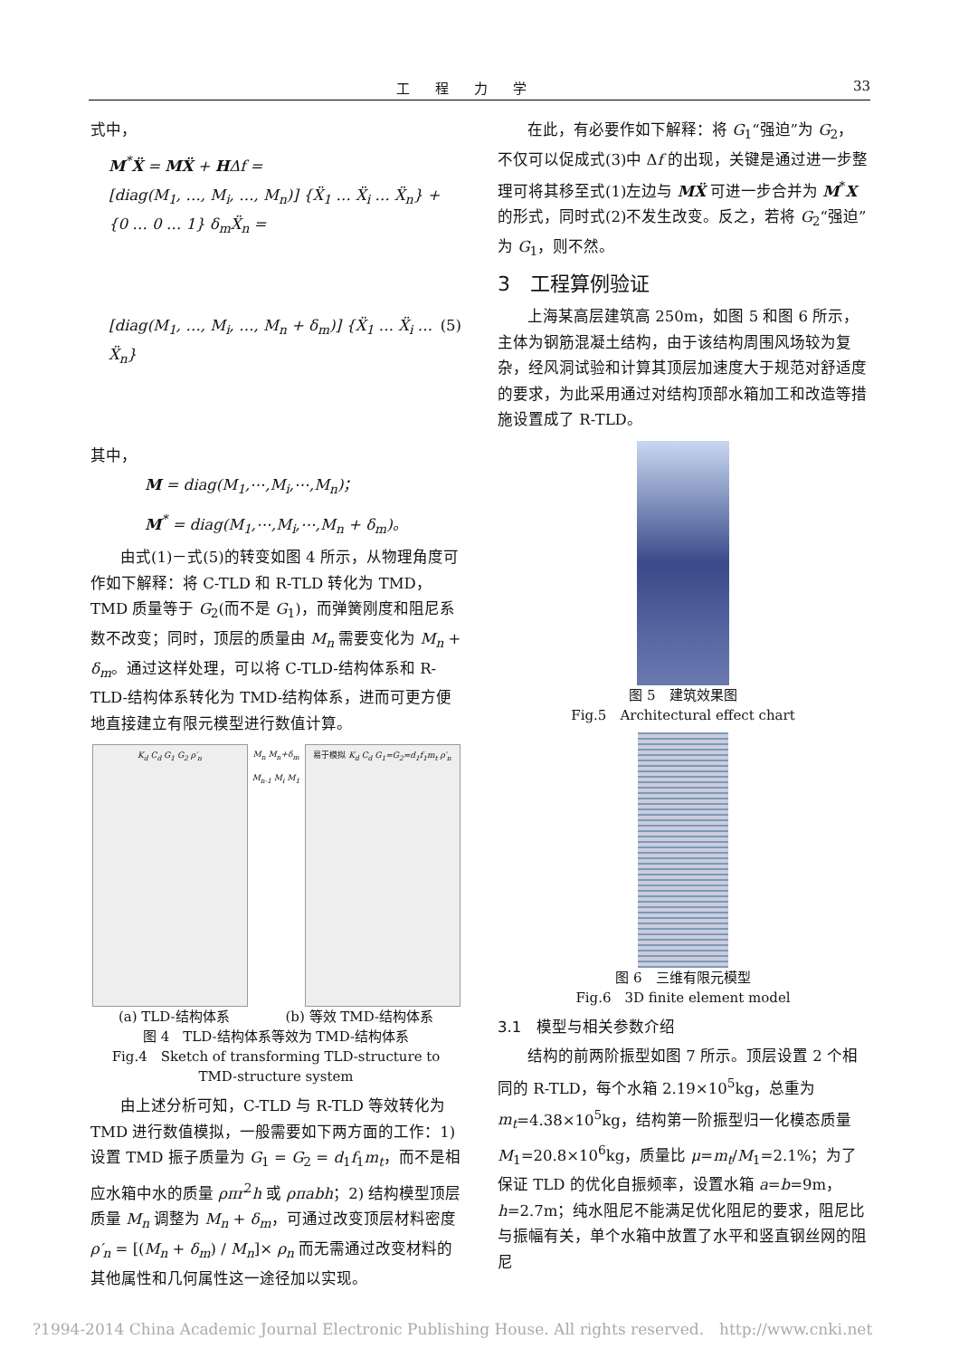工程力学 33
式中，
M<sup>*</sup>Ẍ = MẌ + HΔf =
[diag(M<sub>1</sub>, …, M<sub>i</sub>, …, M<sub>n</sub>)] {Ẍ<sub>1</sub> … Ẍ<sub>i</sub> … Ẍ<sub>n</sub>} + {0 … 0 … 1} δ<sub>m</sub>Ẍ<sub>n</sub> =
[diag(M<sub>1</sub>, …, M<sub>i</sub>, …, M<sub>n</sub> + δ<sub>m</sub>)] {Ẍ<sub>1</sub> … Ẍ<sub>i</sub> … Ẍ<sub>n</sub>} (5)
其中，
M = diag(M<sub>1</sub>,⋯,M<sub>i</sub>,⋯,M<sub>n</sub>)；
M<sup>*</sup> = diag(M<sub>1</sub>,⋯,M<sub>i</sub>,⋯,M<sub>n</sub> + δ<sub>m</sub>)。
由式(1)－式(5)的转变如图 4 所示，从物理角度可作如下解释：将 C-TLD 和 R-TLD 转化为 TMD，TMD 质量等于 G<sub>2</sub>(而不是 G<sub>1</sub>)，而弹簧刚度和阻尼系数不改变；同时，顶层的质量由 M<sub>n</sub> 需要变化为 M<sub>n</sub> + δ<sub>m</sub>。通过这样处理，可以将 C-TLD-结构体系和 R-TLD-结构体系转化为 TMD-结构体系，进而可更方便地直接建立有限元模型进行数值计算。
K<sub>d</sub> C<sub>d</sub> G<sub>1</sub> G<sub>2</sub> ρ′<sub>n</sub> M<sub>n</sub> M<sub>n</sub>+δ<sub>m</sub> M<sub>n-1</sub> M<sub>i</sub> M<sub>1</sub>
易于模拟 K<sub>d</sub> C<sub>d</sub> G<sub>1</sub>=G<sub>2</sub>=d<sub>1</sub>f<sub>1</sub>m<sub>t</sub> ρ′<sub>n</sub>
(a) TLD-结构体系 (b) 等效 TMD-结构体系
图 4　TLD-结构体系等效为 TMD-结构体系
Fig.4　Sketch of transforming TLD-structure to
TMD-structure system
由上述分析可知，C-TLD 与 R-TLD 等效转化为 TMD 进行数值模拟，一般需要如下两方面的工作：1) 设置 TMD 振子质量为 G<sub>1</sub> = G<sub>2</sub> = d<sub>1</sub>f<sub>1</sub>m<sub>t</sub>，而不是相应水箱中水的质量 ρπr<sup>2</sup>h 或 ρπabh；2) 结构模型顶层质量 M<sub>n</sub> 调整为 M<sub>n</sub> + δ<sub>m</sub>，可通过改变顶层材料密度 ρ′<sub>n</sub> = [(M<sub>n</sub> + δ<sub>m</sub>) / M<sub>n</sub>]× ρ<sub>n</sub> 而无需通过改变材料的其他属性和几何属性这一途径加以实现。
在此，有必要作如下解释：将 G<sub>1</sub>“强迫”为 G<sub>2</sub>，不仅可以促成式(3)中 Δf 的出现，关键是通过进一步整理可将其移至式(1)左边与 MẌ 可进一步合并为 M<sup>*</sup>X 的形式，同时式(2)不发生改变。反之，若将 G<sub>2</sub>“强迫”为 G<sub>1</sub>，则不然。
3　工程算例验证
上海某高层建筑高 250m，如图 5 和图 6 所示，主体为钢筋混凝土结构，由于该结构周围风场较为复杂，经风洞试验和计算其顶层加速度大于规范对舒适度的要求，为此采用通过对结构顶部水箱加工和改造等措施设置成了 R-TLD。
图 5　建筑效果图
Fig.5　Architectural effect chart
图 6　三维有限元模型
Fig.6　3D finite element model
3.1　模型与相关参数介绍
结构的前两阶振型如图 7 所示。顶层设置 2 个相同的 R-TLD，每个水箱 2.19×10<sup>5</sup>kg，总重为 m<sub>t</sub>=4.38×10<sup>5</sup>kg，结构第一阶振型归一化模态质量 M<sub>1</sub>=20.8×10<sup>6</sup>kg，质量比 μ=m<sub>t</sub>/M<sub>1</sub>=2.1%；为了保证 TLD 的优化自振频率，设置水箱 a=b=9m，h=2.7m；纯水阻尼不能满足优化阻尼的要求，阻尼比与振幅有关，单个水箱中放置了水平和竖直钢丝网的阻尼
?1994-2014 China Academic Journal Electronic Publishing House. All rights reserved.　http://www.cnki.net